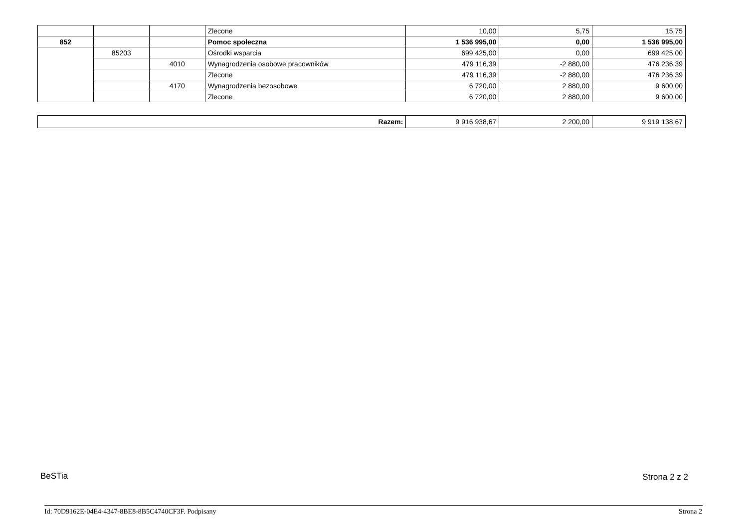| | | | Zlecone | 10,00 | 5,75 | 15,75 |
| 852 | | | Pomoc społeczna | 1 536 995,00 | 0,00 | 1 536 995,00 |
| | 85203 | | Ośrodki wsparcia | 699 425,00 | 0,00 | 699 425,00 |
| | | 4010 | Wynagrodzenia osobowe pracowników | 479 116,39 | -2 880,00 | 476 236,39 |
| | | | Zlecone | 479 116,39 | -2 880,00 | 476 236,39 |
| | | 4170 | Wynagrodzenia bezosobowe | 6 720,00 | 2 880,00 | 9 600,00 |
| | | | Zlecone | 6 720,00 | 2 880,00 | 9 600,00 |
| Razem: | 9 916 938,67 | 2 200,00 | 9 919 138,67 |
BeSTia Strona 2 z 2
Id: 70D9162E-04E4-4347-8BE8-8B5C4740CF3F. Podpisany
Strona 2